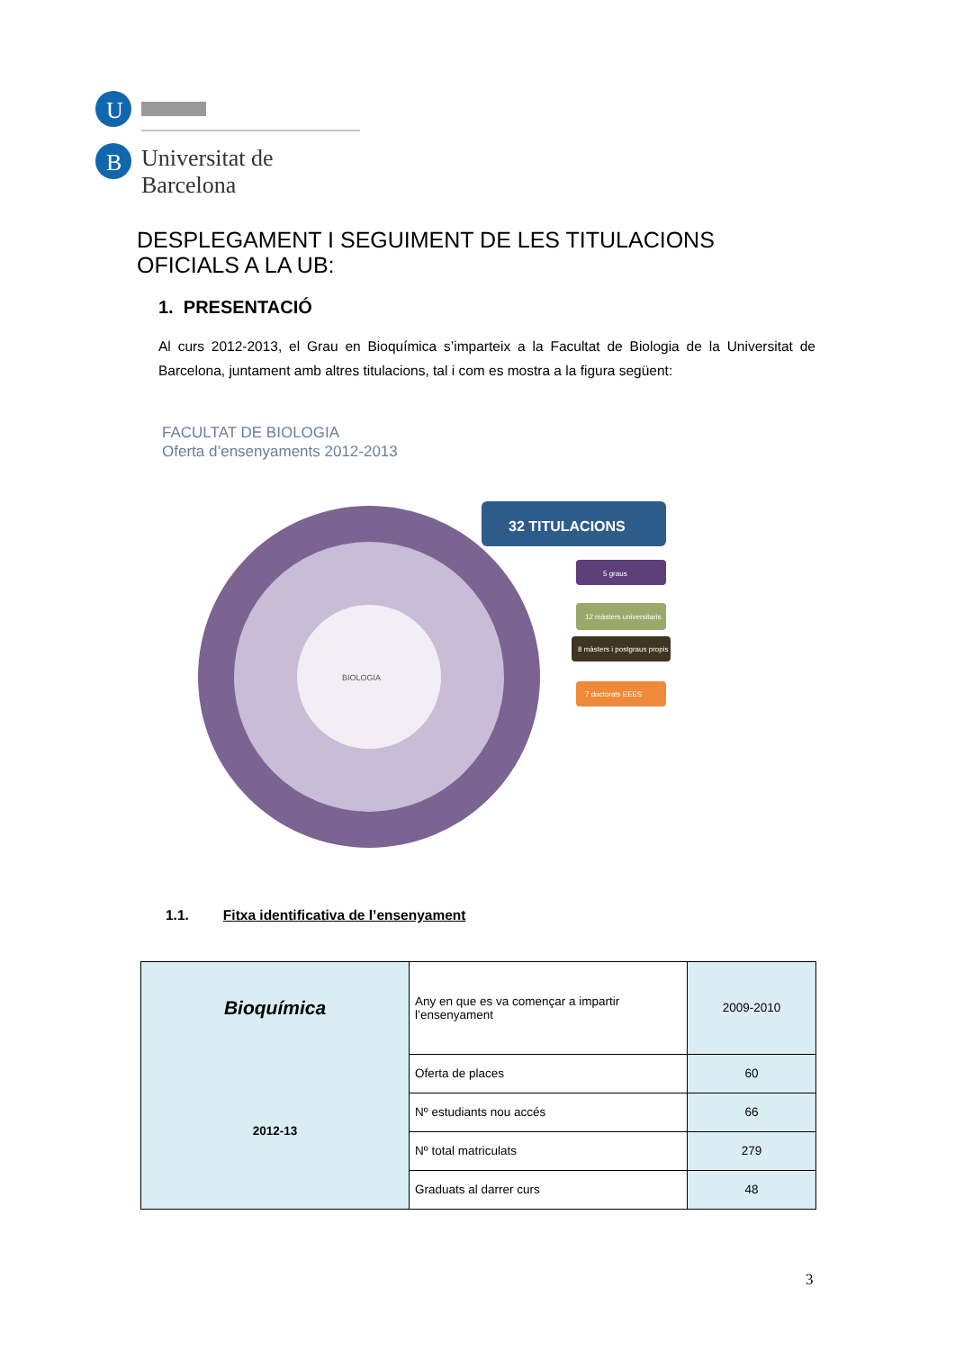U
B
Universitat de Barcelona
DESPLEGAMENT I SEGUIMENT DE LES TITULACIONS OFICIALS A LA UB:
1. PRESENTACIÓ
Al curs 2012-2013, el Grau en Bioquímica s’imparteix a la Facultat de Biologia de la Universitat de Barcelona, juntament amb altres titulacions, tal i com es mostra a la figura següent:
FACULTAT DE BIOLOGIA
Oferta d’ensenyaments 2012-2013
BIOLOGIA
32 TITULACIONS
5 graus
12 màsters universitaris
8 màsters i postgraus propis
7 doctorats EEES
1.1. Fitxa identificativa de l’ensenyament
| Bioquímica | Any en que es va començar a impartir l’ensenyament | 2009-2010 |
| 2012-13 | Oferta de places | 60 |
| | Nº estudiants nou accés | 66 |
| | Nº total matriculats | 279 |
| | Graduats al darrer curs | 48 |
3